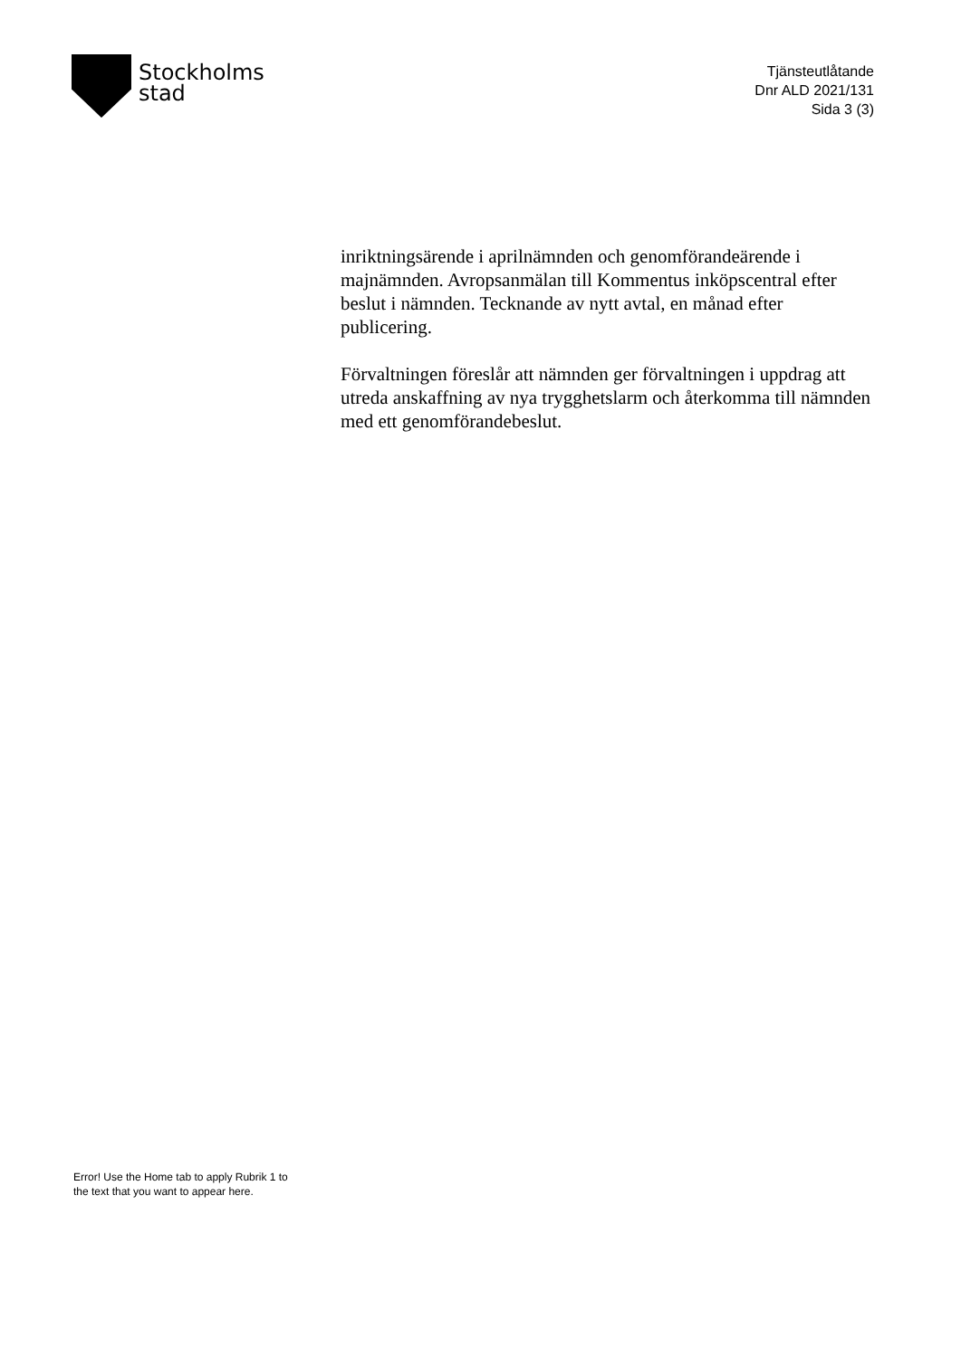Stockholms
stad
Tjänsteutlåtande
Dnr ALD 2021/131
Sida 3 (3)
inriktningsärende i aprilnämnden och genomförandeärende i majnämnden. Avropsanmälan till Kommentus inköpscentral efter beslut i nämnden. Tecknande av nytt avtal, en månad efter publicering.
Förvaltningen föreslår att nämnden ger förvaltningen i uppdrag att utreda anskaffning av nya trygghetslarm och återkomma till nämnden med ett genomförandebeslut.
Error! Use the Home tab to apply Rubrik 1 to
the text that you want to appear here.